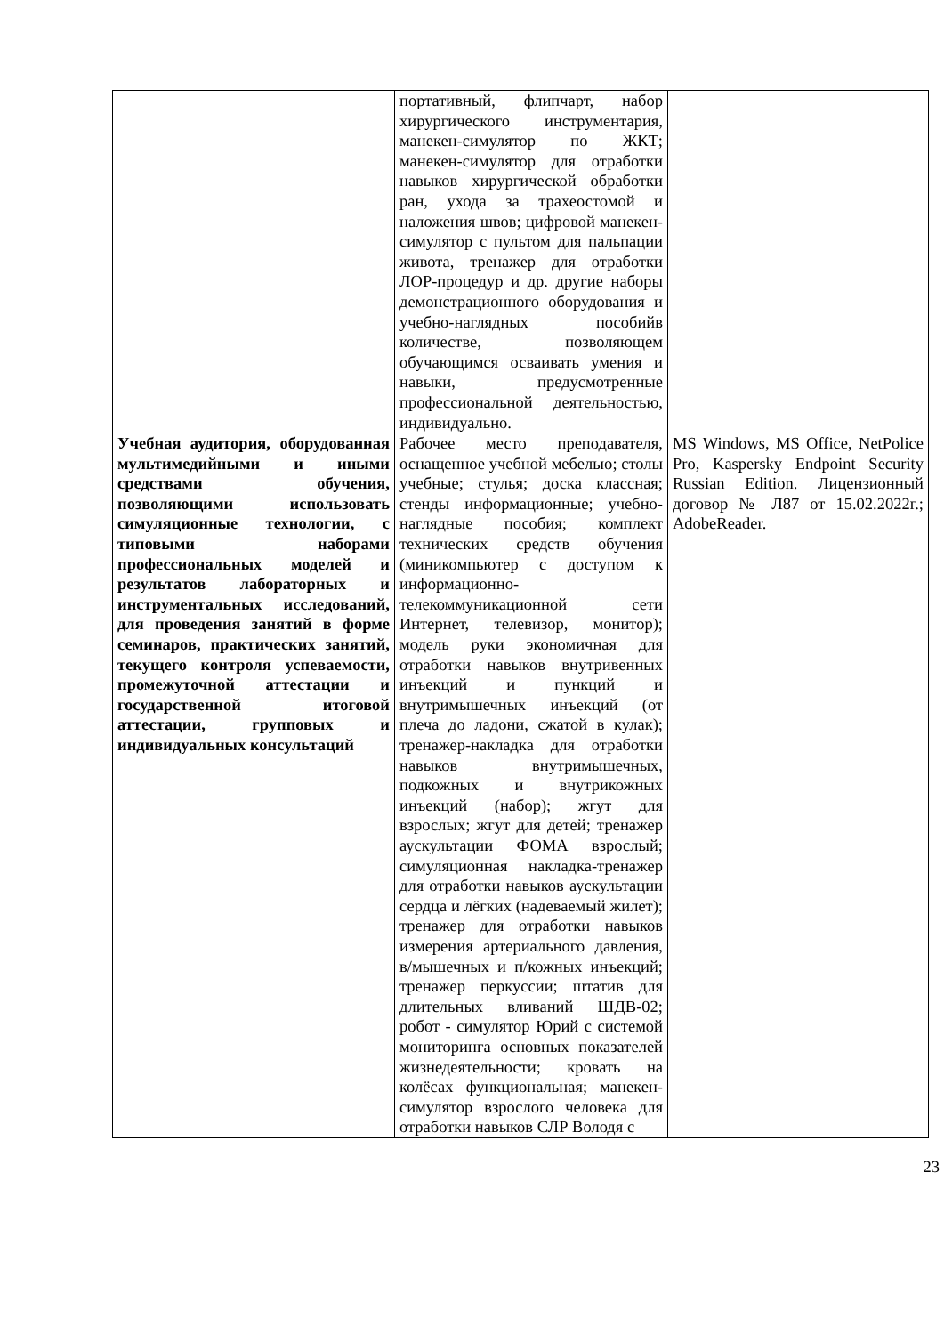| | портативный, флипчарт, набор хирургического инструментария, манекен-симулятор по ЖКТ; манекен-симулятор для отработки навыков хирургической обработки ран, ухода за трахеостомой и наложения швов; цифровой манекен-симулятор с пультом для пальпации живота, тренажер для отработки ЛОР-процедур и др. другие наборы демонстрационного оборудования и учебно-наглядных пособийв количестве, позволяющем обучающимся осваивать умения и навыки, предусмотренные профессиональной деятельностью, индивидуально. | |
| Учебная аудитория, оборудованная мультимедийными и иными средствами обучения, позволяющими использовать симуляционные технологии, с типовыми наборами профессиональных моделей и результатов лабораторных и инструментальных исследований, для проведения занятий в форме семинаров, практических занятий, текущего контроля успеваемости, промежуточной аттестации и государственной итоговой аттестации, групповых и индивидуальных консультаций | Рабочее место преподавателя, оснащенное учебной мебелью; столы учебные; стулья; доска классная; стенды информационные; учебно-наглядные пособия; комплект технических средств обучения (миникомпьютер с доступом к информационно-телекоммуникационной сети Интернет, телевизор, монитор); модель руки экономичная для отработки навыков внутривенных инъекций и пункций и внутримышечных инъекций (от плеча до ладони, сжатой в кулак); тренажер-накладка для отработки навыков внутримышечных, подкожных и внутрикожных инъекций (набор); жгут для взрослых; жгут для детей; тренажер аускультации ФОМА взрослый; симуляционная накладка-тренажер для отработки навыков аускультации сердца и лёгких (надеваемый жилет); тренажер для отработки навыков измерения артериального давления, в/мышечных и п/кожных инъекций; тренажер перкуссии; штатив для длительных вливаний ШДВ-02; робот - симулятор Юрий с системой мониторинга основных показателей жизнедеятельности; кровать на колёсах функциональная; манекен-симулятор взрослого человека для отработки навыков СЛР Володя с | MS Windows, MS Office, NetPolice Pro, Kaspersky Endpoint Security Russian Edition. Лицензионный договор № Л87 от 15.02.2022г.; AdobeReader. |
23